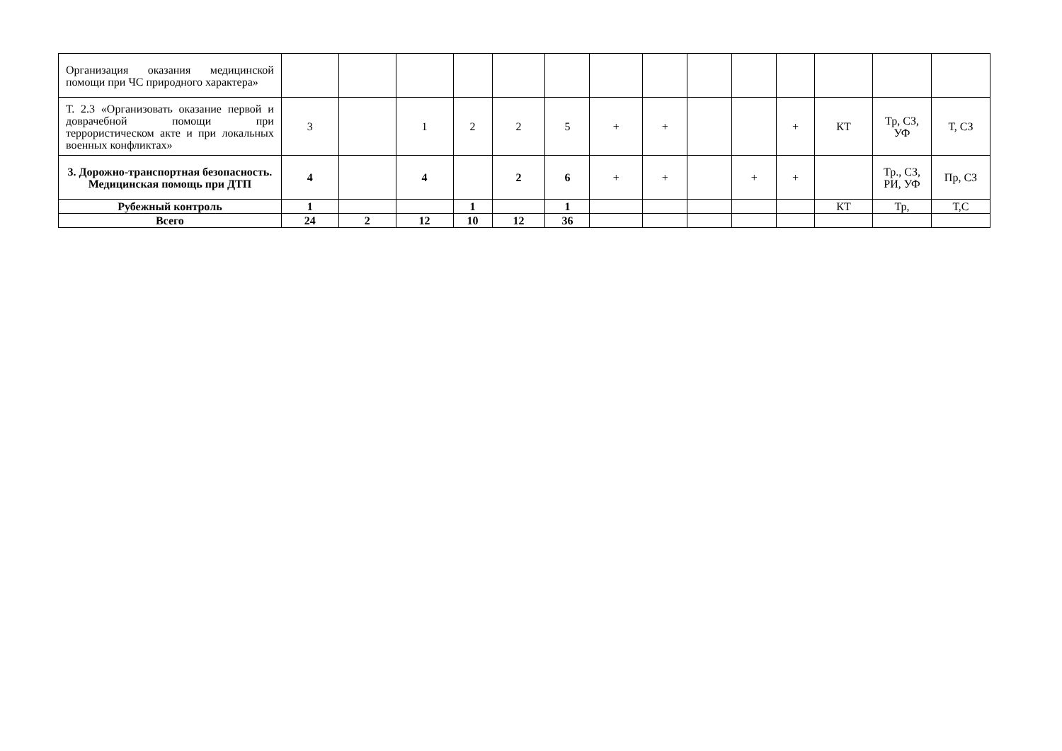| Организация оказания медицинской помощи при ЧС природного характера» | | | | | | | | | | | | | | |
| Т. 2.3 «Организовать оказание первой и доврачебной помощи при террористическом акте и при локальных военных конфликтах» | 3 | | 1 | 2 | 2 | 5 | + | + | | | + | КТ | Тр, СЗ, УФ | Т, СЗ |
| 3. Дорожно-транспортная безопасность. Медицинская помощь при ДТП | 4 | | 4 | | 2 | 6 | + | + | | + | + | | Тр., СЗ, РИ, УФ | Пр, СЗ |
| Рубежный контроль | 1 | | | 1 | | 1 | | | | | | КТ | Тр, | Т,С |
| Всего | 24 | 2 | 12 | 10 | 12 | 36 | | | | | | | | |